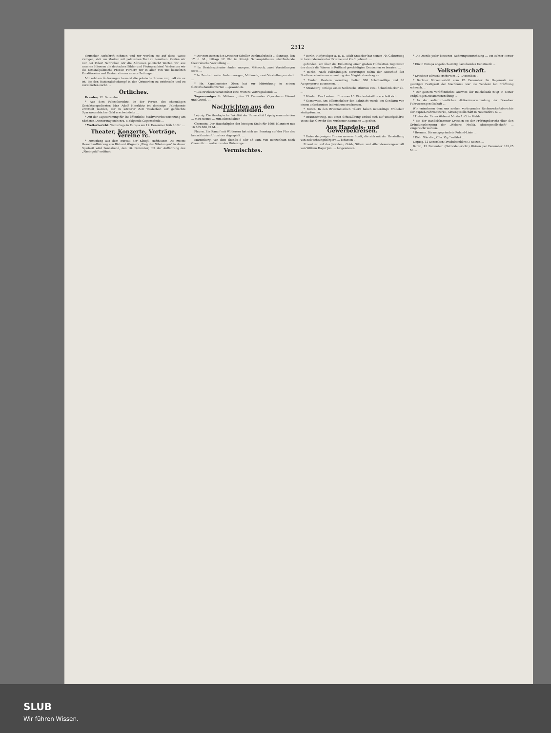2312
deutscher Aufschrift nehmen und wir werden sie auf diese Weise zwingen, sich um Marken mit polnischen Text zu bemühen. Kaufen wir nur bei Polen! Schreiben wir die Adressen polnisch! Werfen wir aus unseren Häusern die deutschen Bilder und Photographien! Verbreiten wir die nationalpolnische Presse! Fordern wir in allen von uns besuchten Konditoreien und Restaurationen unsere Zeitungen! ...
Mit solchen Äußerungen beweist die polnische Presse nur, daß sie es ist, die den Nationalitätskampf in den Ostmarken zu entfesseln und zu verschärfen sucht. ...
Örtliches.
Dresden, 12. Dezember.
* Aus dem Polizeiberichte. In der Person des ehemaligen Gerichtsexpedienten Max Adolf Heerklotz ist derjenige Unbekannte ermittelt worden, der in letzterer Zeit wiederholt auf gefälschte Sparkassenbücher Geld erschwindelte ...
* Auf der Tagesordnung für die öffentliche Stadtverordnetensitzung am nächsten Donnerstag stehen u. a. folgende Gegenstände ...
* Wetterbericht. Wetterlage in Europa am 12. Dezember früh 8 Uhr. ...
Theater, Konzerte, Vorträge, Vereine rc.
* Mitteilung aus dem Bureau der Königl. Hoftheater. Die zweite Gesamtaufführung von Richard Wagners „Ring des Nibelungen" in dieser Spielzeit wird Sonnabend, den 16. Dezember, mit der Aufführung des „Rheingold" eröffnet.
* Der zum Besten des Dresdner Schiller-Denkmalsfonds ... Sonntag, den 17. d. M., mittags 12 Uhr im Königl. Schauspielhause stattfindende theatralische Vorstellung ...
* Im Residenztheater finden morgen, Mittwoch, zwei Vorstellungen statt. ...
* Im Zentraltheater finden morgen, Mittwoch, zwei Vorstellungen statt. ...
* Hr. Kapellmeister Olsen hat zur Mitwirkung in seinen Gewerbehauskonzerten ... gewonnen.
* Leo Erichsen veranstaltet zwei weitere Vortragsabende ...
Tagesanzeiger für Mittwoch, den 13. Dezember. Opernhaus: Hänsel und Gretel. ...
Nachrichten aus den Landesteilen.
Leipzig. Die theologische Fakultät der Universität Leipzig ernannte den ... Max Heinze ... zum Ehrendoktor.
Chemnitz. Der Haushaltplan der hiesigen Stadt für 1906 bilanziert mit 16 685 666,02 M. ...
Plauen. Ein Kampf mit Wilderern hat sich am Sonntag auf der Flur des benachbarten Unterlosa abgespielt. ...
Marienberg. Von dem abends 8 Uhr 56 Min. von Reitzenhain nach Chemnitz ... verkehrenden Güterzuge ...
Vermischtes.
* Berlin. Hofprediger a. D. D. Adolf Stoecker hat seinen 70. Geburtstag in bewundernswerter Frische und Kraft gefeiert. ...
gefunden, um über die Einleitung einer großen Hilfsaktion zugunsten der durch die Wirren in Rußland geschädigten Deutschen zu beraten. ...
* Berlin. Nach vollständigen Beratungen nahm der Ausschuß der Stadtverordnetenversammlung den Magistratsantrag an ...
* Emden. Gestern vormittag fließen 300 Arbeitswillige und 80 Ausgesperrte zusammen. ...
* Straßburg. Infolge eines Seilbruchs stürzten zwei Schieferdecker ab. ...
* Minden. Der Leutnant Elze vom 10. Pionierbataillon erschoß sich.
* Sosnowice. Am Billettschalter des Bahnhofs wurde ein Gendarm von einem unbekannten Individuum erschossen.
* Bozen. In den Brescianischen Tälern haben neuerdings Erdbeben stattgefunden.
* Braunschweig. Bei einer Schießübung entlud sich auf unaufgeklärte Weise das Gewehr des Musketier Kiermann ... getötet.
Aus Handels- und Gewerbekreisen.
* Unter denjenigen Firmen unserer Stadt, die sich mit der Herstellung von Beleuchtungskörpern ... befassen ...
Erneut sei auf das Juwelen-, Gold-, Silber- und Alfenidewarengeschäft von William Hager jun. ... hingewiesen.
* Die Zierde jeder besseren Wohnungseinrichtung ... ein echter Perser ...
* Ein in Europa angeblich einzig dastehendes Kunstwerk ...
Volkswirtschaft.
* Dresdner Börsenbericht vom 12. Dezember. ...
* Berliner Börsenbericht vom 12. Dezember. Im Gegensatz zur gestrigen Festigkeit der Nachbörse war die Tendenz bei Eröffnung schwach. ...
* Der gestern veröffentlichte Ausweis der Reichsbank zeigt in seiner endgültigen Zusammenstellung ...
* In der außerordentlichen Aktionärversammlung der Dresdner Fuhrwesengesellschaft ...
Wir entnehmen dem uns soeben vorliegenden Rechenschaftsberichte der Expreß-Fahrradwerke, Aktiengesellschaft in Neumarkt i. O. ...
* Unter der Firma Weberei Mulda A.-G. in Mulda ...
* Bei der Handelskammer Dresden ist der Prüfungsbericht über den Gründungshergang der „Weberei Mulda, Aktiengesellschaft" ... eingereicht worden.
* Bremen. Die neugegründete Roland-Linie ...
* Köln. Wie die „Köln. Ztg." erfährt ...
Leipzig, 12 Dezember. (Produktenbörse.) Weizen ...
Berlin, 12 Dezember. (Getreidebericht.) Weizen per Dezember 182,25 M. ...
SLUB
Wir führen Wissen.